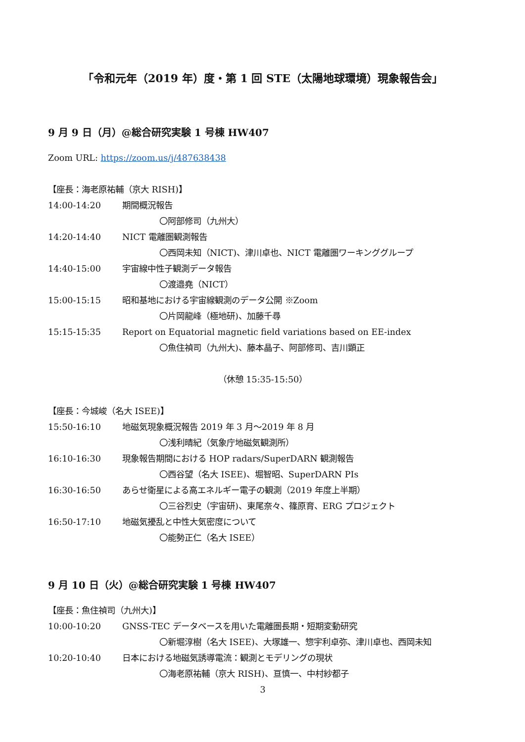「令和元年（2019 年）度・第 1 回 STE（太陽地球環境）現象報告会」
9 月 9 日（月）@総合研究実験 1 号棟 HW407
Zoom URL: https://zoom.us/j/487638438
【座長：海老原祐輔（京大 RISH)】
14:00-14:20 期間概況報告
〇阿部修司（九州大）
14:20-14:40 NICT 電離圏観測報告
〇西岡未知（NICT)、津川卓也、NICT 電離圏ワーキンググループ
14:40-15:00 宇宙線中性子観測データ報告
〇渡邉堯（NICT）
15:00-15:15 昭和基地における宇宙線観測のデータ公開 ※Zoom
〇片岡龍峰（極地研)、加藤千尋
15:15-15:35 Report on Equatorial magnetic field variations based on EE-index
〇魚住禎司（九州大)、藤本晶子、阿部修司、吉川顕正
（休憩 15:35-15:50）
【座長：今城峻（名大 ISEE)】
15:50-16:10 地磁気現象概況報告 2019 年 3 月～2019 年 8 月
〇浅利晴紀（気象庁地磁気観測所）
16:10-16:30 現象報告期間における HOP radars/SuperDARN 観測報告
〇西谷望（名大 ISEE)、堀智昭、SuperDARN PIs
16:30-16:50 あらせ衛星による高エネルギー電子の観測（2019 年度上半期）
〇三谷烈史（宇宙研)、東尾奈々、篠原育、ERG プロジェクト
16:50-17:10 地磁気擾乱と中性大気密度について
〇能勢正仁（名大 ISEE）
9 月 10 日（火）@総合研究実験 1 号棟 HW407
【座長：魚住禎司（九州大)】
10:00-10:20 GNSS-TEC データベースを用いた電離圏長期・短期変動研究
〇新堀淳樹（名大 ISEE)、大塚雄一、惣宇利卓弥、津川卓也、西岡未知
10:20-10:40 日本における地磁気誘導電流：観測とモデリングの現状
〇海老原祐輔（京大 RISH)、亘慎一、中村紗都子
3